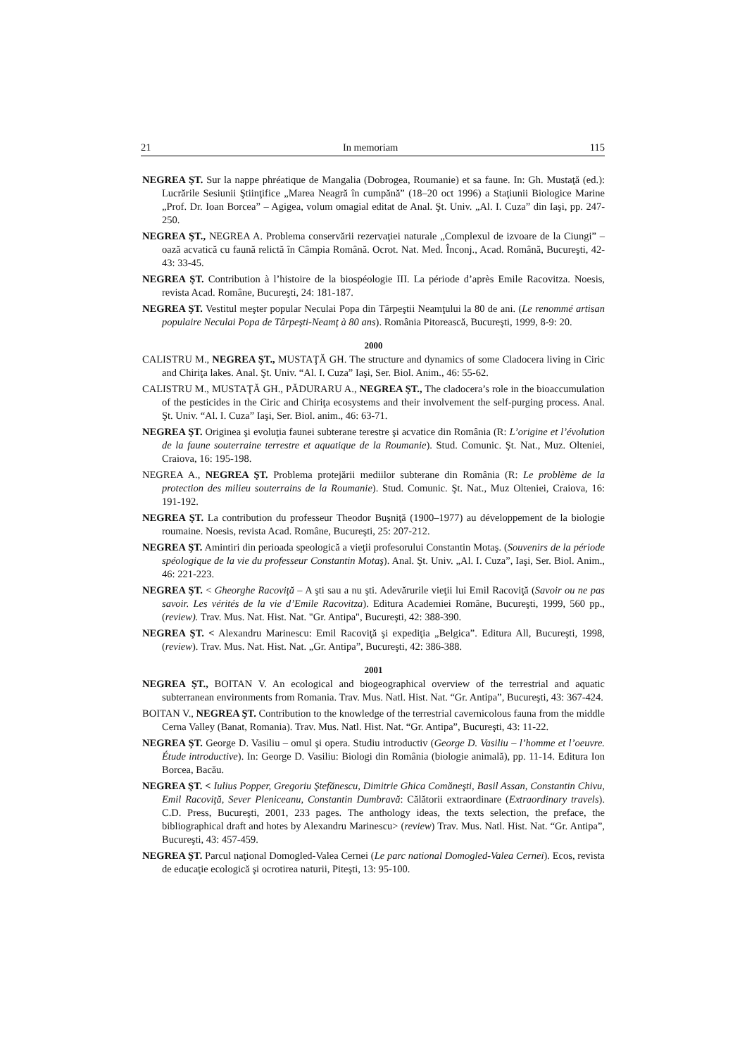21 In memoriam 115
NEGREA ŞT. Sur la nappe phréatique de Mangalia (Dobrogea, Roumanie) et sa faune. In: Gh. Mustaţă (ed.): Lucrările Sesiunii Ştiinţifice „Marea Neagră în cumpănă” (18–20 oct 1996) a Staţiunii Biologice Marine „Prof. Dr. Ioan Borcea” – Agigea, volum omagial editat de Anal. Şt. Univ. „Al. I. Cuza” din Iaşi, pp. 247-250.
NEGREA ŞT., NEGREA A. Problema conservării rezervaţiei naturale „Complexul de izvoare de la Ciungi” – oază acvatică cu faună relictă în Câmpia Română. Ocrot. Nat. Med. Înconj., Acad. Română, Bucureşti, 42-43: 33-45.
NEGREA ŞT. Contribution à l’histoire de la biospéologie III. La période d’après Emile Racovitza. Noesis, revista Acad. Române, Bucureşti, 24: 181-187.
NEGREA ŞT. Vestitul meşter popular Neculai Popa din Târpeştii Neamţului la 80 de ani. (Le renommé artisan populaire Neculai Popa de Târpeşti-Neamţ à 80 ans). România Pitorească, Bucureşti, 1999, 8-9: 20.
2000
CALISTRU M., NEGREA ŞT., MUSTAŢĂ GH. The structure and dynamics of some Cladocera living in Ciric and Chiriţa lakes. Anal. Şt. Univ. “Al. I. Cuza” Iaşi, Ser. Biol. Anim., 46: 55-62.
CALISTRU M., MUSTAŢĂ GH., PĂDURARU A., NEGREA ŞT., The cladocera’s role in the bioaccumulation of the pesticides in the Ciric and Chiriţa ecosystems and their involvement the self-purging process. Anal. Şt. Univ. “Al. I. Cuza” Iaşi, Ser. Biol. anim., 46: 63-71.
NEGREA ŞT. Originea şi evoluţia faunei subterane terestre şi acvatice din România (R: L’origine et l’évolution de la faune souterraine terrestre et aquatique de la Roumanie). Stud. Comunic. Şt. Nat., Muz. Olteniei, Craiova, 16: 195-198.
NEGREA A., NEGREA ŞT. Problema protejării mediilor subterane din România (R: Le problème de la protection des milieu souterrains de la Roumanie). Stud. Comunic. Şt. Nat., Muz Olteniei, Craiova, 16: 191-192.
NEGREA ŞT. La contribution du professeur Theodor Buşniţă (1900–1977) au développement de la biologie roumaine. Noesis, revista Acad. Române, Bucureşti, 25: 207-212.
NEGREA ŞT. Amintiri din perioada speologică a vieţii profesorului Constantin Motaş. (Souvenirs de la période spéologique de la vie du professeur Constantin Motaş). Anal. Şt. Univ. „Al. I. Cuza”, Iaşi, Ser. Biol. Anim., 46: 221-223.
NEGREA ŞT. < Gheorghe Racoviţă – A şti sau a nu şti. Adevărurile vieţii lui Emil Racoviţă (Savoir ou ne pas savoir. Les vérités de la vie d’Emile Racovitza). Editura Academiei Române, Bucureşti, 1999, 560 pp., (review). Trav. Mus. Nat. Hist. Nat. "Gr. Antipa", Bucureşti, 42: 388-390.
NEGREA ŞT. < Alexandru Marinescu: Emil Racoviţă şi expediţia „Belgica”. Editura All, Bucureşti, 1998, (review). Trav. Mus. Nat. Hist. Nat. „Gr. Antipa”, Bucureşti, 42: 386-388.
2001
NEGREA ŞT., BOITAN V. An ecological and biogeographical overview of the terrestrial and aquatic subterranean environments from Romania. Trav. Mus. Natl. Hist. Nat. “Gr. Antipa”, Bucureşti, 43: 367-424.
BOITAN V., NEGREA ŞT. Contribution to the knowledge of the terrestrial cavernicolous fauna from the middle Cerna Valley (Banat, Romania). Trav. Mus. Natl. Hist. Nat. “Gr. Antipa”, Bucureşti, 43: 11-22.
NEGREA ŞT. George D. Vasiliu – omul şi opera. Studiu introductiv (George D. Vasiliu – l’homme et l’oeuvre. Étude introductive). In: George D. Vasiliu: Biologi din România (biologie animală), pp. 11-14. Editura Ion Borcea, Bacău.
NEGREA ŞT. < Iulius Popper, Gregoriu Ştefănescu, Dimitrie Ghica Comăneşti, Basil Assan, Constantin Chivu, Emil Racoviţă, Sever Pleniceanu, Constantin Dumbravă: Călătorii extraordinare (Extraordinary travels). C.D. Press, Bucureşti, 2001, 233 pages. The anthology ideas, the texts selection, the preface, the bibliographical draft and hotes by Alexandru Marinescu> (review) Trav. Mus. Natl. Hist. Nat. “Gr. Antipa”, Bucureşti, 43: 457-459.
NEGREA ŞT. Parcul naţional Domogled-Valea Cernei (Le parc national Domogled-Valea Cernei). Ecos, revista de educaţie ecologică şi ocrotirea naturii, Piteşti, 13: 95-100.